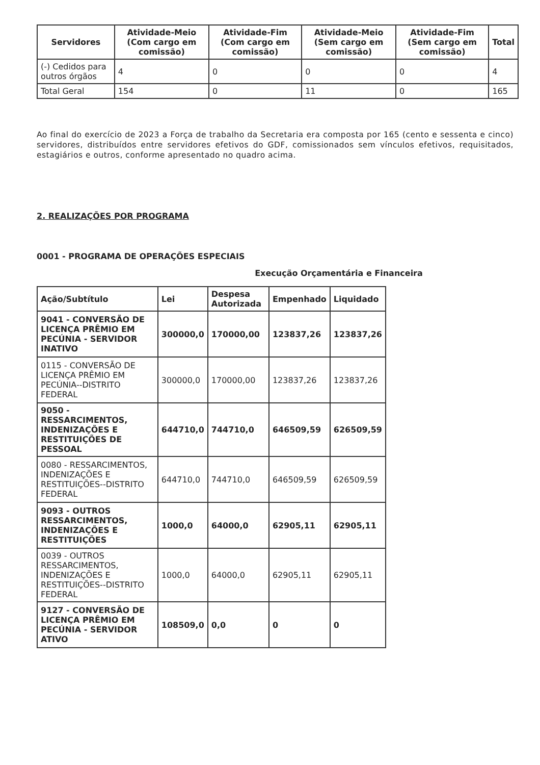| Servidores | Atividade-Meio (Com cargo em comissão) | Atividade-Fim (Com cargo em comissão) | Atividade-Meio (Sem cargo em comissão) | Atividade-Fim (Sem cargo em comissão) | Total |
| --- | --- | --- | --- | --- | --- |
| (-) Cedidos para outros órgãos | 4 | 0 | 0 | 0 | 4 |
| Total Geral | 154 | 0 | 11 | 0 | 165 |
Ao final do exercício de 2023 a Força de trabalho da Secretaria era composta por 165 (cento e sessenta e cinco) servidores, distribuídos entre servidores efetivos do GDF, comissionados sem vínculos efetivos, requisitados, estagiários e outros, conforme apresentado no quadro acima.
2. REALIZAÇÕES POR PROGRAMA
0001 - PROGRAMA DE OPERAÇÕES ESPECIAIS
Execução Orçamentária e Financeira
| Ação/Subtítulo | Lei | Despesa Autorizada | Empenhado | Liquidado |
| --- | --- | --- | --- | --- |
| 9041 - CONVERSÃO DE LICENÇA PRÊMIO EM PECÚNIA - SERVIDOR INATIVO | 300000,0 | 170000,00 | 123837,26 | 123837,26 |
| 0115 - CONVERSÃO DE LICENÇA PRÊMIO EM PECÚNIA--DISTRITO FEDERAL | 300000,0 | 170000,00 | 123837,26 | 123837,26 |
| 9050 - RESSARCIMENTOS, INDENIZAÇÕES E RESTITUIÇÕES DE PESSOAL | 644710,0 | 744710,0 | 646509,59 | 626509,59 |
| 0080 - RESSARCIMENTOS, INDENIZAÇÕES E RESTITUIÇÕES--DISTRITO FEDERAL | 644710,0 | 744710,0 | 646509,59 | 626509,59 |
| 9093 - OUTROS RESSARCIMENTOS, INDENIZAÇÕES E RESTITUIÇÕES | 1000,0 | 64000,0 | 62905,11 | 62905,11 |
| 0039 - OUTROS RESSARCIMENTOS, INDENIZAÇÕES E RESTITUIÇÕES--DISTRITO FEDERAL | 1000,0 | 64000,0 | 62905,11 | 62905,11 |
| 9127 - CONVERSÃO DE LICENÇA PRÊMIO EM PECÚNIA - SERVIDOR ATIVO | 108509,0 | 0,0 | 0 | 0 |